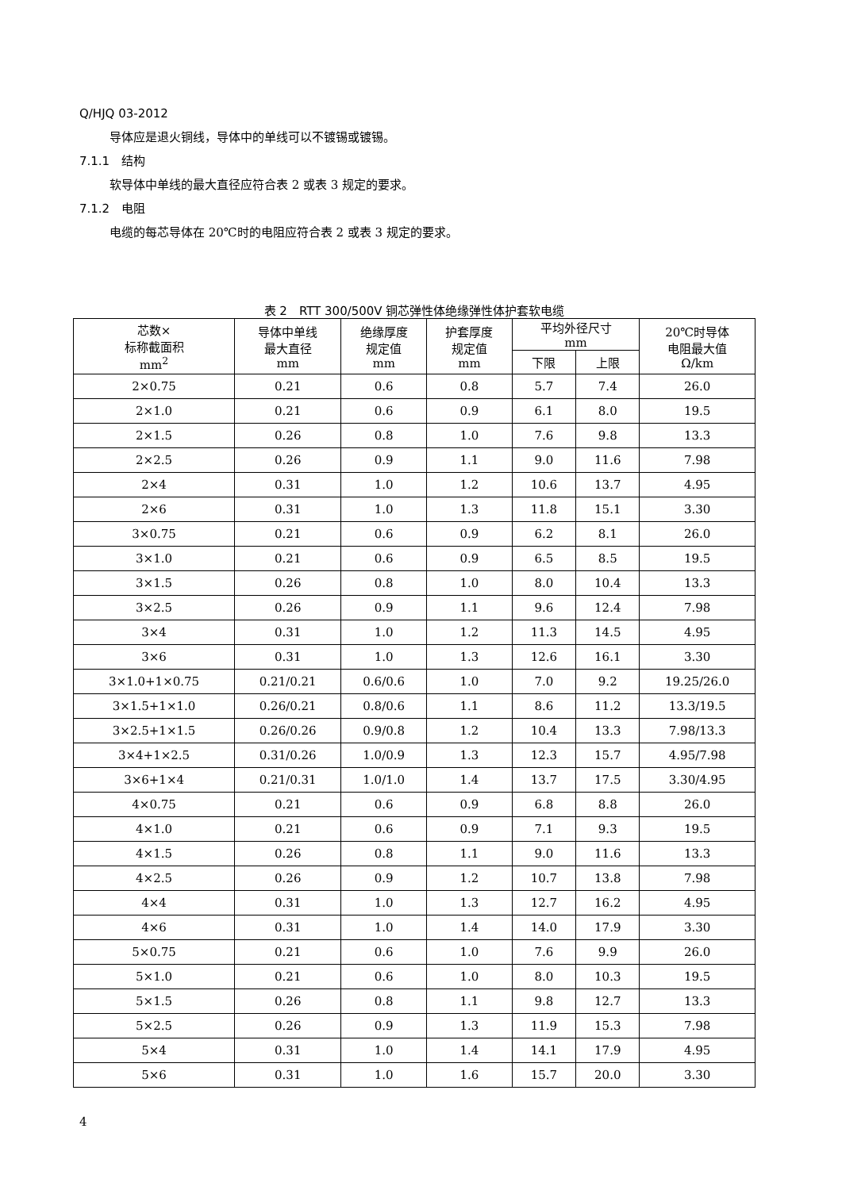Q/HJQ 03-2012
导体应是退火铜线，导体中的单线可以不镀锡或镀锡。
7.1.1　结构
软导体中单线的最大直径应符合表 2 或表 3 规定的要求。
7.1.2　电阻
电缆的每芯导体在 20℃时的电阻应符合表 2 或表 3 规定的要求。
表 2　RTT 300/500V 铜芯弹性体绝缘弹性体护套软电缆
| 芯数× 标称截面积 mm<sup>2</sup> | 导体中单线 最大直径 mm | 绝缘厚度 规定值 mm | 护套厚度 规定值 mm | 平均外径尺寸 mm | | 20℃时导体 电阻最大值 Ω/km |
| --- | --- | --- | --- | --- | --- | --- |
| | | | | 下限 | 上限 | |
| 2×0.75 | 0.21 | 0.6 | 0.8 | 5.7 | 7.4 | 26.0 |
| 2×1.0 | 0.21 | 0.6 | 0.9 | 6.1 | 8.0 | 19.5 |
| 2×1.5 | 0.26 | 0.8 | 1.0 | 7.6 | 9.8 | 13.3 |
| 2×2.5 | 0.26 | 0.9 | 1.1 | 9.0 | 11.6 | 7.98 |
| 2×4 | 0.31 | 1.0 | 1.2 | 10.6 | 13.7 | 4.95 |
| 2×6 | 0.31 | 1.0 | 1.3 | 11.8 | 15.1 | 3.30 |
| 3×0.75 | 0.21 | 0.6 | 0.9 | 6.2 | 8.1 | 26.0 |
| 3×1.0 | 0.21 | 0.6 | 0.9 | 6.5 | 8.5 | 19.5 |
| 3×1.5 | 0.26 | 0.8 | 1.0 | 8.0 | 10.4 | 13.3 |
| 3×2.5 | 0.26 | 0.9 | 1.1 | 9.6 | 12.4 | 7.98 |
| 3×4 | 0.31 | 1.0 | 1.2 | 11.3 | 14.5 | 4.95 |
| 3×6 | 0.31 | 1.0 | 1.3 | 12.6 | 16.1 | 3.30 |
| 3×1.0+1×0.75 | 0.21/0.21 | 0.6/0.6 | 1.0 | 7.0 | 9.2 | 19.25/26.0 |
| 3×1.5+1×1.0 | 0.26/0.21 | 0.8/0.6 | 1.1 | 8.6 | 11.2 | 13.3/19.5 |
| 3×2.5+1×1.5 | 0.26/0.26 | 0.9/0.8 | 1.2 | 10.4 | 13.3 | 7.98/13.3 |
| 3×4+1×2.5 | 0.31/0.26 | 1.0/0.9 | 1.3 | 12.3 | 15.7 | 4.95/7.98 |
| 3×6+1×4 | 0.21/0.31 | 1.0/1.0 | 1.4 | 13.7 | 17.5 | 3.30/4.95 |
| 4×0.75 | 0.21 | 0.6 | 0.9 | 6.8 | 8.8 | 26.0 |
| 4×1.0 | 0.21 | 0.6 | 0.9 | 7.1 | 9.3 | 19.5 |
| 4×1.5 | 0.26 | 0.8 | 1.1 | 9.0 | 11.6 | 13.3 |
| 4×2.5 | 0.26 | 0.9 | 1.2 | 10.7 | 13.8 | 7.98 |
| 4×4 | 0.31 | 1.0 | 1.3 | 12.7 | 16.2 | 4.95 |
| 4×6 | 0.31 | 1.0 | 1.4 | 14.0 | 17.9 | 3.30 |
| 5×0.75 | 0.21 | 0.6 | 1.0 | 7.6 | 9.9 | 26.0 |
| 5×1.0 | 0.21 | 0.6 | 1.0 | 8.0 | 10.3 | 19.5 |
| 5×1.5 | 0.26 | 0.8 | 1.1 | 9.8 | 12.7 | 13.3 |
| 5×2.5 | 0.26 | 0.9 | 1.3 | 11.9 | 15.3 | 7.98 |
| 5×4 | 0.31 | 1.0 | 1.4 | 14.1 | 17.9 | 4.95 |
| 5×6 | 0.31 | 1.0 | 1.6 | 15.7 | 20.0 | 3.30 |
4